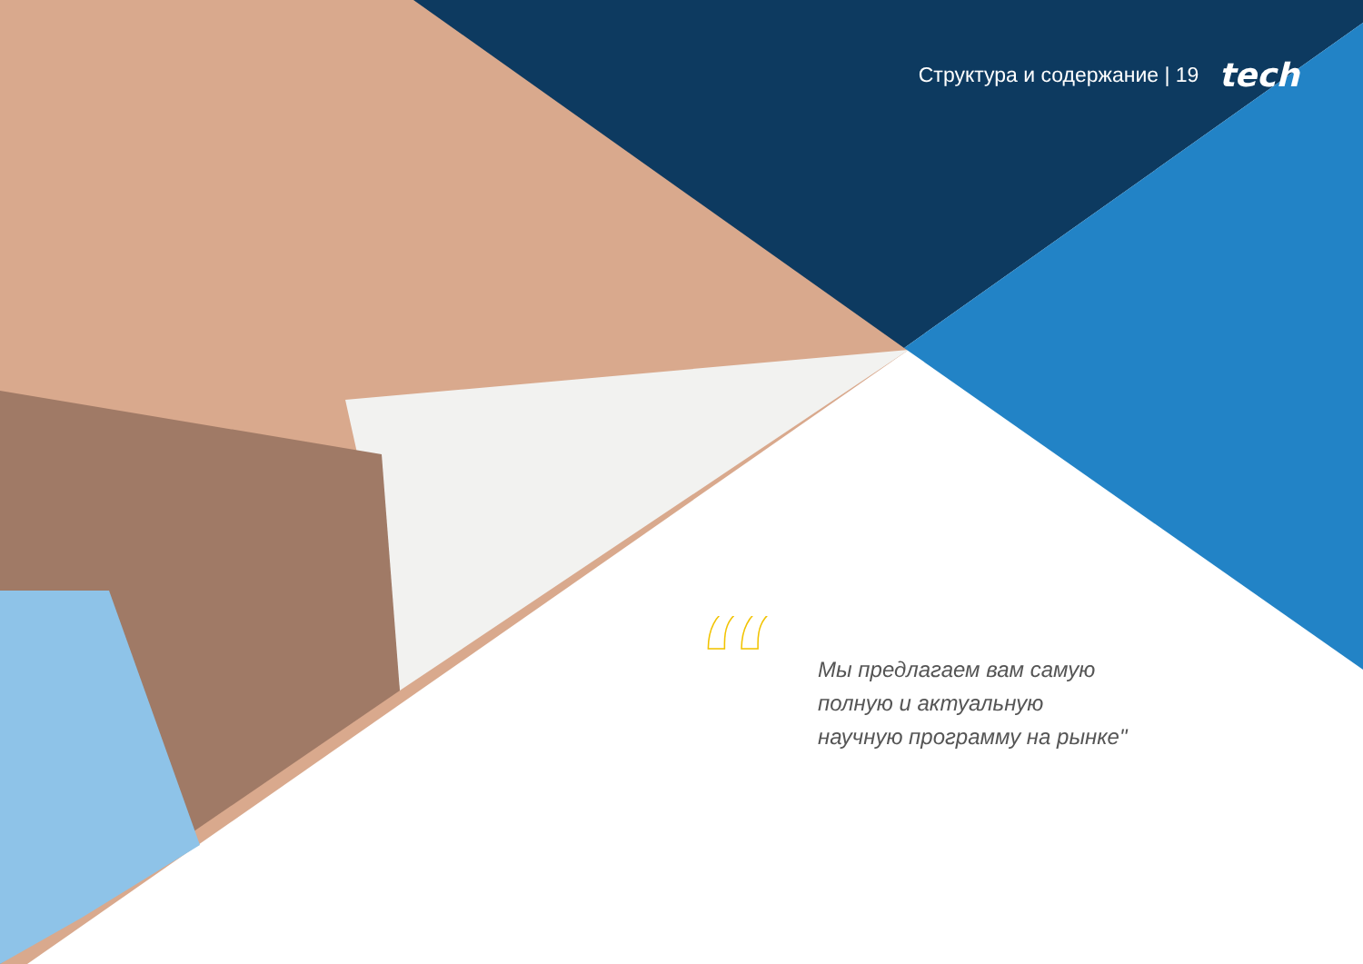Структура и содержание | 19 tech
“
Мы предлагаем вам самую
полную и актуальную
научную программу на рынке"